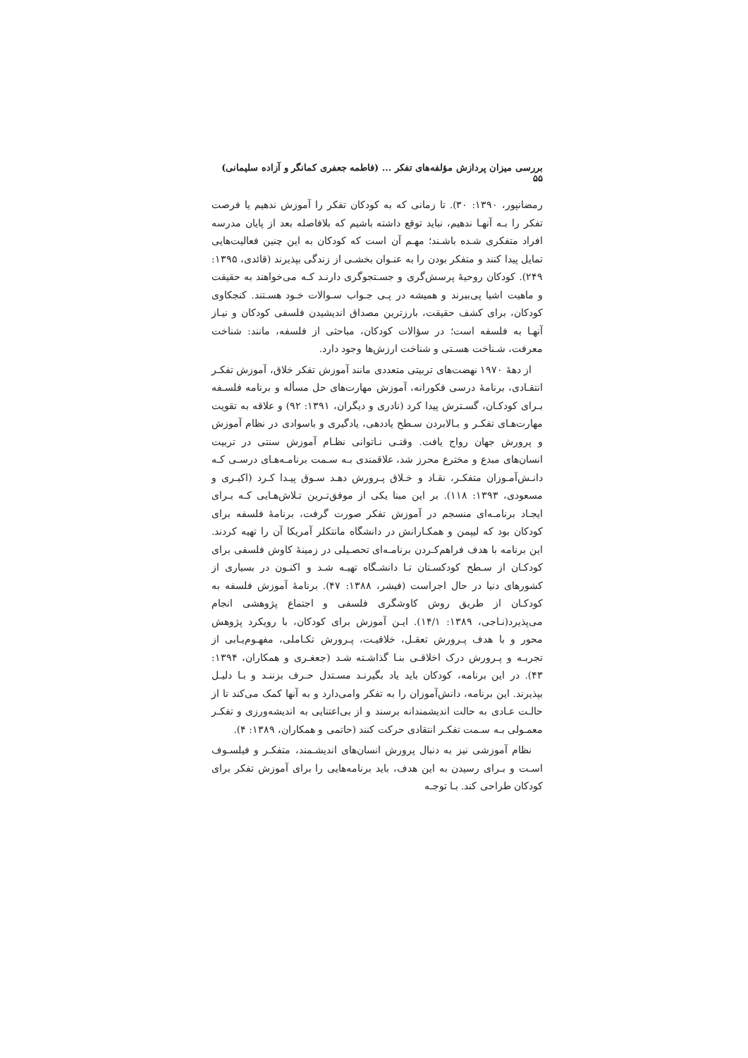بررسی میزان پردازش مؤلفه‌های تفکر ... (فاطمه جعفری کمانگر و آزاده سلیمانی) ۵۵
رمضانپور، ۱۳۹۰: ۳۰). تا زمانی که به کودکان تفکر را آموزش ندهیم یا فرصت تفکر را بـه آنهـا ندهیم، نباید توقع داشته باشیم که بلافاصله بعد از پایان مدرسه افراد متفکری شـده باشـند؛ مهـم آن است که کودکان به این چنین فعالیت‌هایی تمایل پیدا کنند و متفکر بودن را به عنـوان بخشـی از زندگی بپذیرند (قائدی، ۱۳۹۵: ۲۴۹). کودکان روحیۀ پرسش‌گری و جسـتجوگری دارنـد کـه می‌خواهند به حقیقت و ماهیت اشیا پی‌ببرند و همیشه در پـی جـواب سـوالات خـود هسـتند. کنجکاوی کودکان، برای کشف حقیقت، بارزترین مصداق اندیشیدن فلسفی کودکان و نیـاز آنهـا به فلسفه است؛ در سؤالات کودکان، مباحثی از فلسفه، مانند: شناخت معرفت، شـناخت هسـتی و شناخت ارزش‌ها وجود دارد.
از دهۀ ۱۹۷۰ نهضت‌های تربیتی متعددی مانند آموزش تفکر خلاق، آموزش تفکـر انتقـادی، برنامۀ درسی فکورانه، آموزش مهارت‌های حل مسأله و برنامه فلسـفه بـرای کودکـان، گسـترش پیدا کرد (نادری و دیگران، ۱۳۹۱: ۹۲) و علاقه به تقویت مهارت‌هـای تفکـر و بـالابردن سـطح یاددهی، یادگیری و باسوادی در نظام آموزش و پرورش جهان رواج یافت. وقتـی نـاتوانی نظـام آموزش سنتی در تربیت انسان‌های مبدع و مخترع محرز شد، علاقمندی بـه سـمت برنامـه‌هـای درسـی کـه دانـش‌آمـوزان متفکـر، نقـاد و خـلاق پـرورش دهـد سـوق پیـدا کـرد (اکبـری و مسعودی، ۱۳۹۳: ۱۱۸). بر این مبنا یکی از موفق‌تـرین تـلاش‌هـایی کـه بـرای ایجـاد برنامـه‌ای منسجم در آموزش تفکر صورت گرفت، برنامۀ فلسفه برای کودکان بود که لیپمن و همکـارانش در دانشگاه مانتکلر آمریکا آن را تهیه کردند. این برنامه با هدف فراهم‌کـردن برنامـه‌ای تحصـیلی در زمینۀ کاوش فلسفی برای کودکـان از سـطح کودکسـتان تـا دانشـگاه تهیـه شـد و اکنـون در بسیاری از کشورهای دنیا در حال اجراست (فیشر، ۱۳۸۸: ۴۷). برنامۀ آموزش فلسفه به کودکـان از طریق روش کاوشگری فلسفی و اجتماع پژوهشی انجام می‌پذیرد(نـاجی، ۱۳۸۹: ۱۴/۱). ایـن آموزش برای کودکان، با رویکرد پژوهش محور و با هدف پـرورش تعقـل، خلاقیـت، پـرورش تکـاملی، مفهـوم‌یـابی از تجربـه و پـرورش درک اخلاقـی بنـا گذاشـته شـد (جعغـری و همکاران، ۱۳۹۴: ۴۳). در این برنامه، کودکان باید یاد بگیرنـد مسـتدل حـرف بزننـد و بـا دلیـل بپذیرند. این برنامه، دانش‌آموزان را به تفکر وامی‌دارد و به آنها کمک می‌کند تا از حالـت عـادی به حالت اندیشمندانه برسند و از بی‌اعتنایی به اندیشه‌ورزی و تفکـر معمـولی بـه سـمت تفکـر انتقادی حرکت کنند (حاتمی و همکاران، ۱۳۸۹: ۴).
نظام آموزشی نیز به دنبال پرورش انسان‌های اندیشـمند، متفکـر و فیلسـوف اسـت و بـرای رسیدن به این هدف، باید برنامه‌هایی را برای آموزش تفکر برای کودکان طراحی کند. بـا توجـه